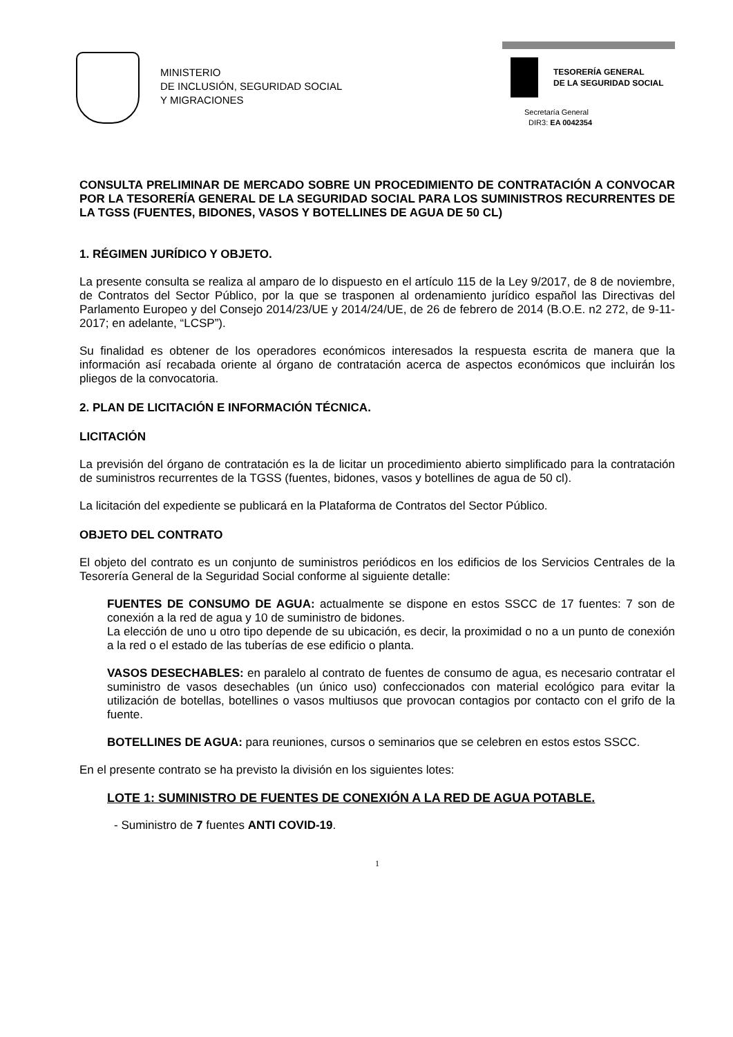MINISTERIO
DE INCLUSIÓN, SEGURIDAD SOCIAL
Y MIGRACIONES
TESORERÍA GENERAL
DE LA SEGURIDAD SOCIAL
Secretaría General
DIR3: EA 0042354
CONSULTA PRELIMINAR DE MERCADO SOBRE UN PROCEDIMIENTO DE CONTRATACIÓN A CONVOCAR POR LA TESORERÍA GENERAL DE LA SEGURIDAD SOCIAL PARA LOS SUMINISTROS RECURRENTES DE LA TGSS (FUENTES, BIDONES, VASOS Y BOTELLINES DE AGUA DE 50 CL)
1. RÉGIMEN JURÍDICO Y OBJETO.
La presente consulta se realiza al amparo de lo dispuesto en el artículo 115 de la Ley 9/2017, de 8 de noviembre, de Contratos del Sector Público, por la que se trasponen al ordenamiento jurídico español las Directivas del Parlamento Europeo y del Consejo 2014/23/UE y 2014/24/UE, de 26 de febrero de 2014 (B.O.E. n2 272, de 9-11-2017; en adelante, “LCSP”).
Su finalidad es obtener de los operadores económicos interesados la respuesta escrita de manera que la información así recabada oriente al órgano de contratación acerca de aspectos económicos que incluirán los pliegos de la convocatoria.
2. PLAN DE LICITACIÓN E INFORMACIÓN TÉCNICA.
LICITACIÓN
La previsión del órgano de contratación es la de licitar un procedimiento abierto simplificado para la contratación de suministros recurrentes de la TGSS (fuentes, bidones, vasos y botellines de agua de 50 cl).
La licitación del expediente se publicará en la Plataforma de Contratos del Sector Público.
OBJETO DEL CONTRATO
El objeto del contrato es un conjunto de suministros periódicos en los edificios de los Servicios Centrales de la Tesorería General de la Seguridad Social conforme al siguiente detalle:
FUENTES DE CONSUMO DE AGUA: actualmente se dispone en estos SSCC de 17 fuentes: 7 son de conexión a la red de agua y 10 de suministro de bidones.
La elección de uno u otro tipo depende de su ubicación, es decir, la proximidad o no a un punto de conexión a la red o el estado de las tuberías de ese edificio o planta.
VASOS DESECHABLES: en paralelo al contrato de fuentes de consumo de agua, es necesario contratar el suministro de vasos desechables (un único uso) confeccionados con material ecológico para evitar la utilización de botellas, botellines o vasos multiusos que provocan contagios por contacto con el grifo de la fuente.
BOTELLINES DE AGUA: para reuniones, cursos o seminarios que se celebren en estos estos SSCC.
En el presente contrato se ha previsto la división en los siguientes lotes:
LOTE 1: SUMINISTRO DE FUENTES DE CONEXIÓN A LA RED DE AGUA POTABLE.
- Suministro de 7 fuentes ANTI COVID-19.
1